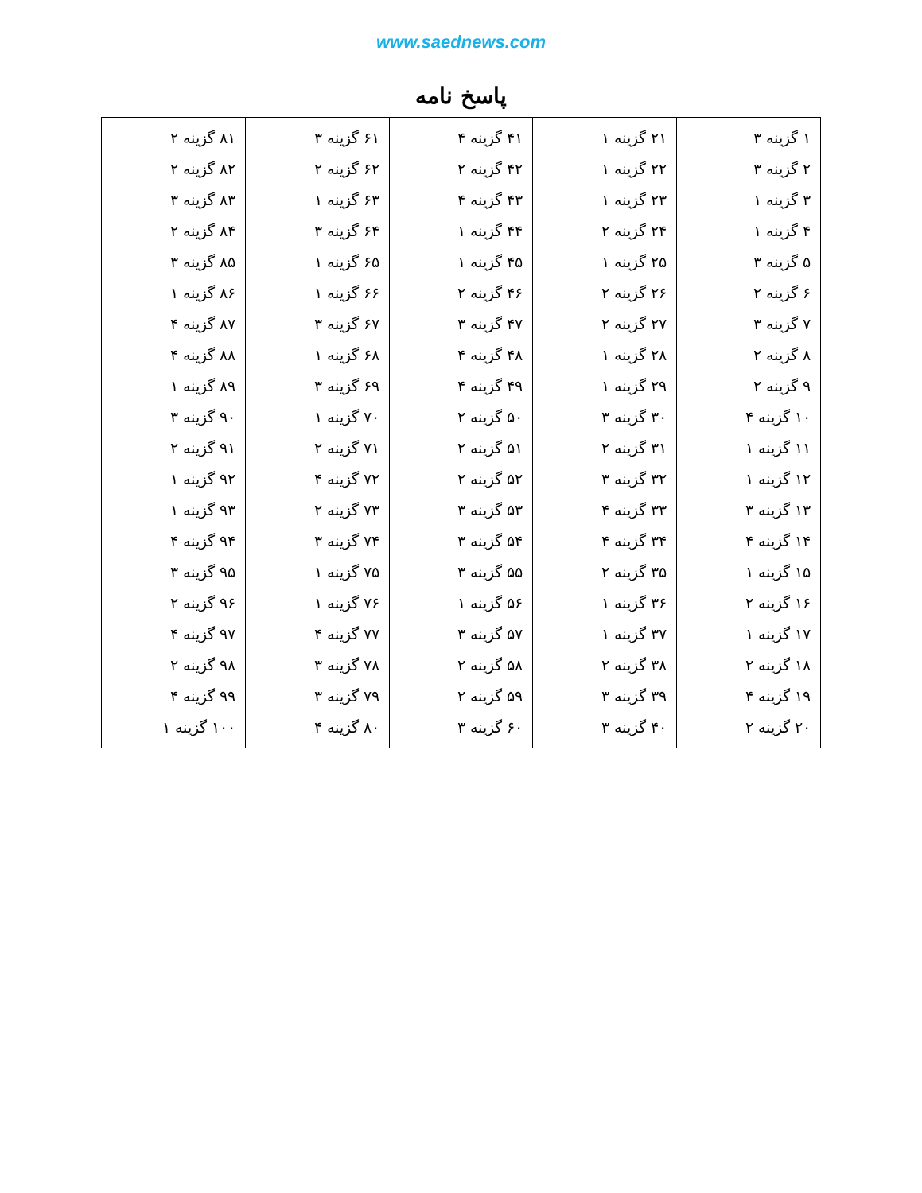www.saednews.com
پاسخ نامه
| ۱ گزینه ۳ ۲ گزینه ۳ ۳ گزینه ۱ ۴ گزینه ۱ ۵ گزینه ۳ ۶ گزینه ۲ ۷ گزینه ۳ ۸ گزینه ۲ ۹ گزینه ۲ ۱۰ گزینه ۴ ۱۱ گزینه ۱ ۱۲ گزینه ۱ ۱۳ گزینه ۳ ۱۴ گزینه ۴ ۱۵ گزینه ۱ ۱۶ گزینه ۲ ۱۷ گزینه ۱ ۱۸ گزینه ۲ ۱۹ گزینه ۴ ۲۰ گزینه ۲ | ۲۱ گزینه ۱ ۲۲ گزینه ۱ ۲۳ گزینه ۱ ۲۴ گزینه ۲ ۲۵ گزینه ۱ ۲۶ گزینه ۲ ۲۷ گزینه ۲ ۲۸ گزینه ۱ ۲۹ گزینه ۱ ۳۰ گزینه ۳ ۳۱ گزینه ۲ ۳۲ گزینه ۳ ۳۳ گزینه ۴ ۳۴ گزینه ۴ ۳۵ گزینه ۲ ۳۶ گزینه ۱ ۳۷ گزینه ۱ ۳۸ گزینه ۲ ۳۹ گزینه ۳ ۴۰ گزینه ۳ | ۴۱ گزینه ۴ ۴۲ گزینه ۲ ۴۳ گزینه ۴ ۴۴ گزینه ۱ ۴۵ گزینه ۱ ۴۶ گزینه ۲ ۴۷ گزینه ۳ ۴۸ گزینه ۴ ۴۹ گزینه ۴ ۵۰ گزینه ۲ ۵۱ گزینه ۲ ۵۲ گزینه ۲ ۵۳ گزینه ۳ ۵۴ گزینه ۳ ۵۵ گزینه ۳ ۵۶ گزینه ۱ ۵۷ گزینه ۳ ۵۸ گزینه ۲ ۵۹ گزینه ۲ ۶۰ گزینه ۳ | ۶۱ گزینه ۳ ۶۲ گزینه ۲ ۶۳ گزینه ۱ ۶۴ گزینه ۳ ۶۵ گزینه ۱ ۶۶ گزینه ۱ ۶۷ گزینه ۳ ۶۸ گزینه ۱ ۶۹ گزینه ۳ ۷۰ گزینه ۱ ۷۱ گزینه ۲ ۷۲ گزینه ۴ ۷۳ گزینه ۲ ۷۴ گزینه ۳ ۷۵ گزینه ۱ ۷۶ گزینه ۱ ۷۷ گزینه ۴ ۷۸ گزینه ۳ ۷۹ گزینه ۳ ۸۰ گزینه ۴ | ۸۱ گزینه ۲ ۸۲ گزینه ۲ ۸۳ گزینه ۳ ۸۴ گزینه ۲ ۸۵ گزینه ۳ ۸۶ گزینه ۱ ۸۷ گزینه ۴ ۸۸ گزینه ۴ ۸۹ گزینه ۱ ۹۰ گزینه ۳ ۹۱ گزینه ۲ ۹۲ گزینه ۱ ۹۳ گزینه ۱ ۹۴ گزینه ۴ ۹۵ گزینه ۳ ۹۶ گزینه ۲ ۹۷ گزینه ۴ ۹۸ گزینه ۲ ۹۹ گزینه ۴ ۱۰۰ گزینه ۱ |